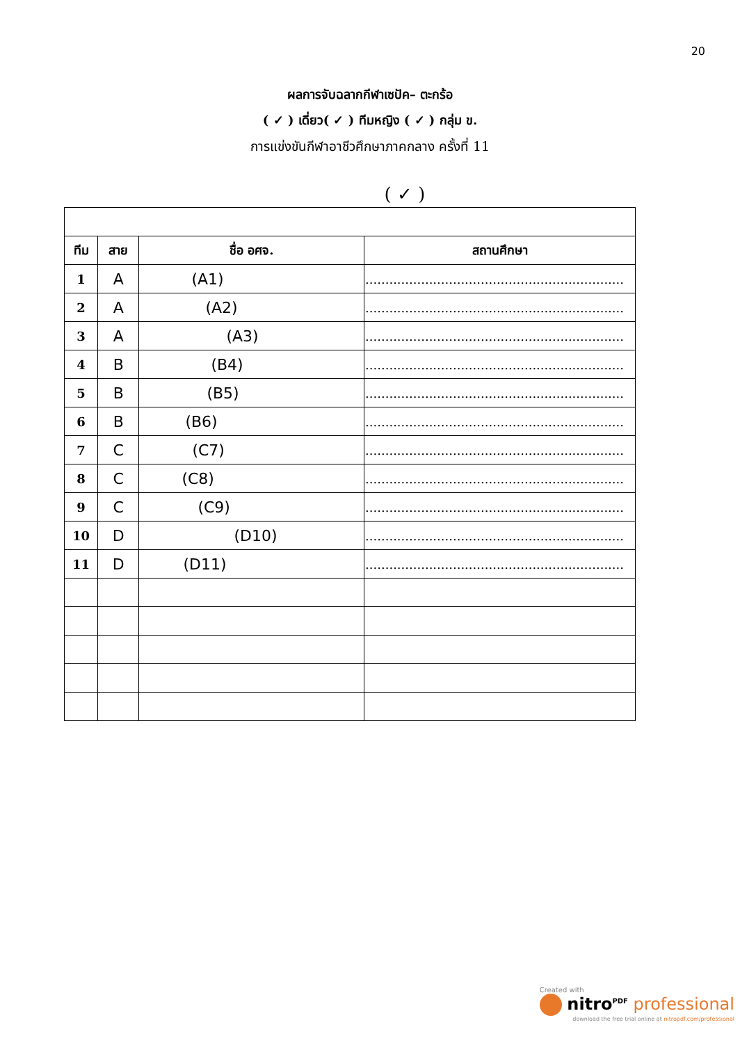20
ผลการจับฉลากกีฬาเซปัค– ตะกร้อ
( ✓ ) เดี่ยว( ✓ ) ทีมหญิง ( ✓ ) กลุ่ม ข.
การแข่งขันกีฬาอาชีวศึกษาภาคกลาง ครั้งที่ 11
( ✓ )
| ทีม | สาย | ชื่อ อศจ. | สถานศึกษา |
| --- | --- | --- | --- |
| 1 | A | (A1) | ................................................................. |
| 2 | A | (A2) | ................................................................. |
| 3 | A | (A3) | ................................................................. |
| 4 | B | (B4) | ................................................................. |
| 5 | B | (B5) | ................................................................. |
| 6 | B | (B6) | ................................................................. |
| 7 | C | (C7) | ................................................................. |
| 8 | C | (C8) | ................................................................. |
| 9 | C | (C9) | ................................................................. |
| 10 | D | (D10) | ................................................................. |
| 11 | D | (D11) | ................................................................. |
Created with
nitro<sup>PDF</sup> professional
download the free trial online at nitropdf.com/professional